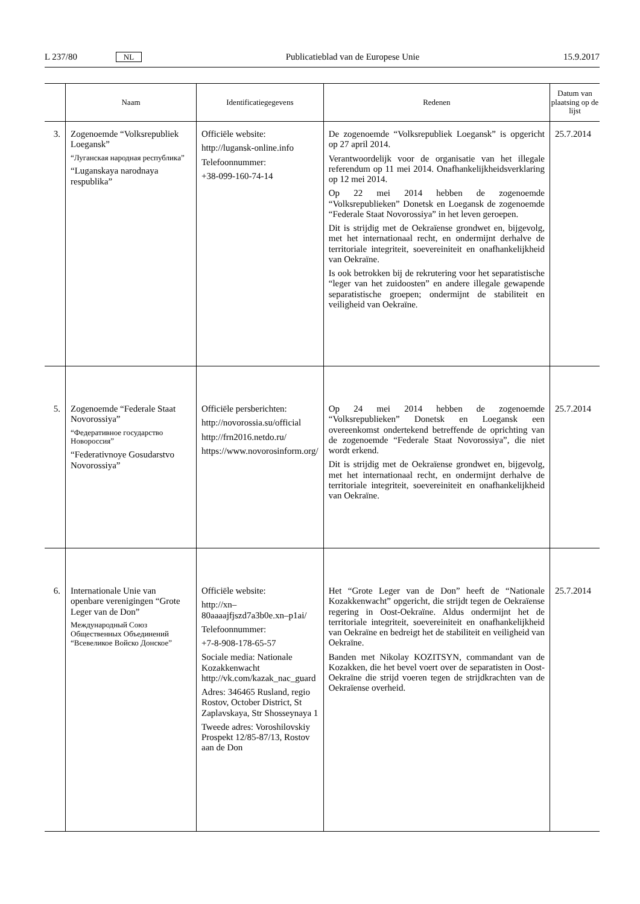L 237/80 NL Publicatieblad van de Europese Unie 15.9.2017
| | Naam | Identificatiegegevens | Redenen | Datum van plaatsing op de lijst |
| --- | --- | --- | --- | --- |
| 3. | Zogenoemde “Volksrepubliek Loegansk” “Луганская народная республика” “Luganskaya narodnaya respublika” | Officiële website: http://lugansk-online.info Telefoonnummer: +38-099-160-74-14 | De zogenoemde “Volksrepubliek Loegansk” is opgericht op 27 april 2014. Verantwoordelijk voor de organisatie van het illegale referendum op 11 mei 2014. Onafhankelijkheidsverklaring op 12 mei 2014. Op 22 mei 2014 hebben de zogenoemde “Volksrepublieken” Donetsk en Loegansk de zogenoemde “Federale Staat Novorossiya” in het leven geroepen. Dit is strijdig met de Oekraïense grondwet en, bijgevolg, met het internationaal recht, en ondermijnt derhalve de territoriale integriteit, soevereiniteit en onafhankelijkheid van Oekraïne. Is ook betrokken bij de rekrutering voor het separatistische “leger van het zuidoosten” en andere illegale gewapende separatistische groepen; ondermijnt de stabiliteit en veiligheid van Oekraïne. | 25.7.2014 |
| 5. | Zogenoemde “Federale Staat Novorossiya” “Федеративное государство Новороссия” “Federativnoye Gosudarstvo Novorossiya” | Officiële persberichten: http://novorossia.su/official http://frn2016.netdo.ru/ https://www.novorosinform.org/ | Op 24 mei 2014 hebben de zogenoemde “Volksrepublieken” Donetsk en Loegansk een overeenkomst ondertekend betreffende de oprichting van de zogenoemde “Federale Staat Novorossiya”, die niet wordt erkend. Dit is strijdig met de Oekraïense grondwet en, bijgevolg, met het internationaal recht, en ondermijnt derhalve de territoriale integriteit, soevereiniteit en onafhankelijkheid van Oekraïne. | 25.7.2014 |
| 6. | Internationale Unie van openbare verenigingen “Grote Leger van de Don” Международный Союз Общественных Объединений “Всевеликое Войско Донское” | Officiële website: http://xn–80aaaajfjszd7a3b0e.xn–p1ai/ Telefoonnummer: +7-8-908-178-65-57 Sociale media: Nationale Kozakkenwacht http://vk.com/kazak_nac_guard Adres: 346465 Rusland, regio Rostov, October District, St Zaplavskaya, Str Shosseynaya 1 Tweede adres: Voroshilovskiy Prospekt 12/85-87/13, Rostov aan de Don | Het “Grote Leger van de Don” heeft de “Nationale Kozakkenwacht” opgericht, die strijdt tegen de Oekraïense regering in Oost-Oekraïne. Aldus ondermijnt het de territoriale integriteit, soevereiniteit en onafhankelijkheid van Oekraïne en bedreigt het de stabiliteit en veiligheid van Oekraïne. Banden met Nikolay KOZITSYN, commandant van de Kozakken, die het bevel voert over de separatisten in Oost-Oekraïne die strijd voeren tegen de strijdkrachten van de Oekraïense overheid. | 25.7.2014 |